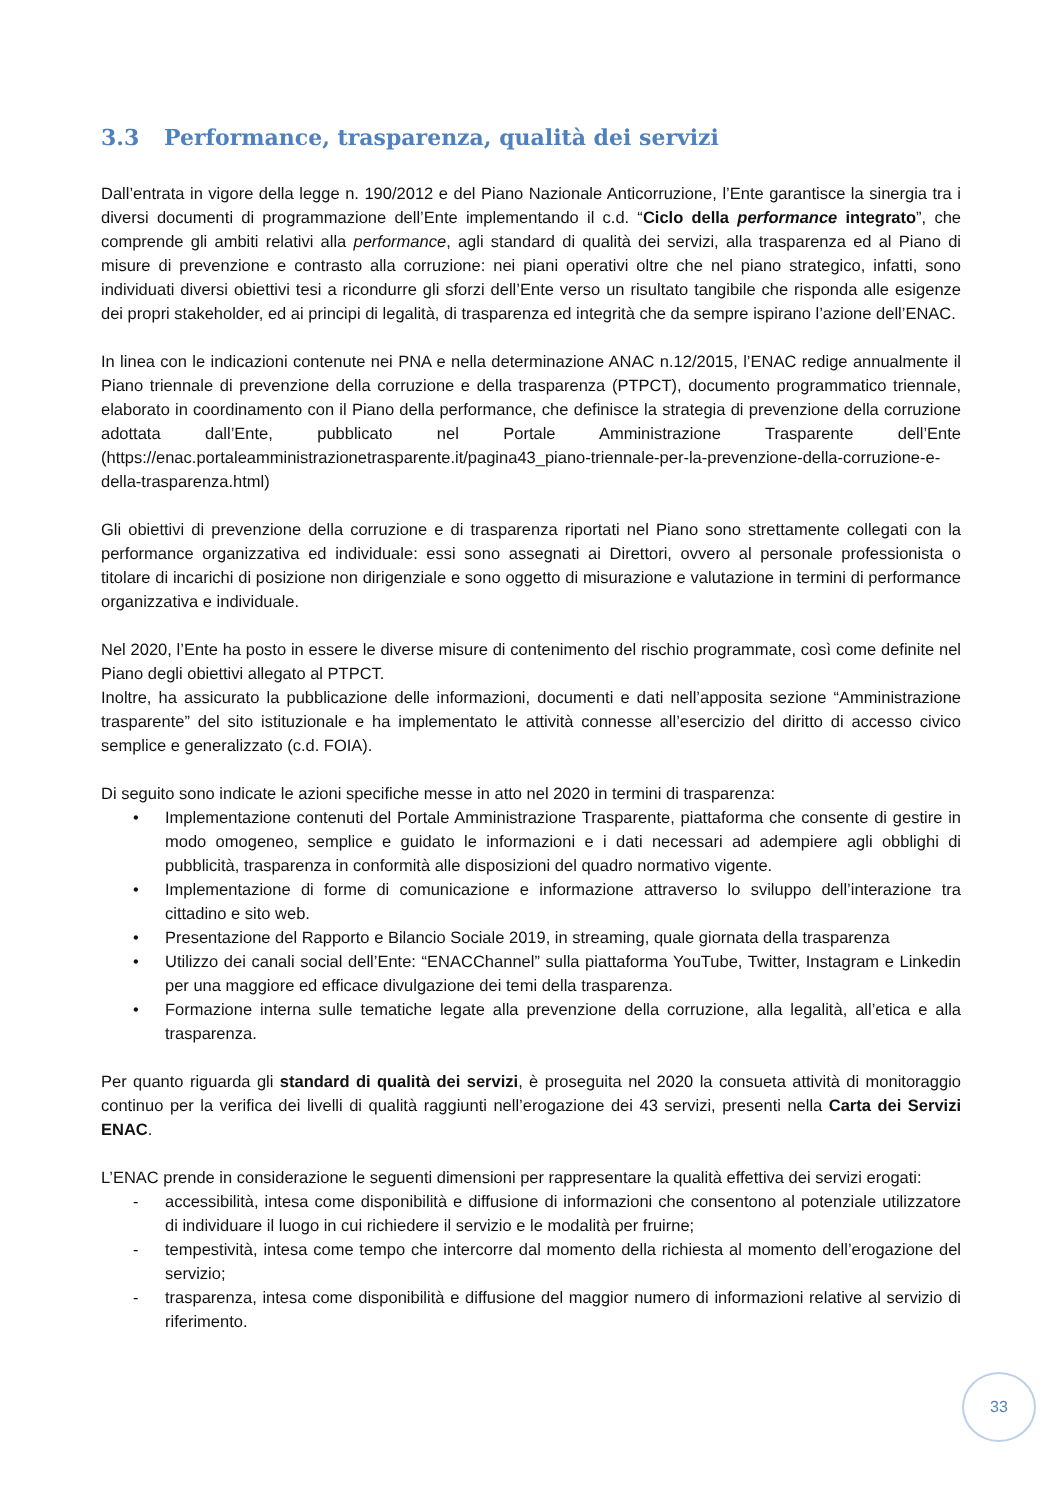3.3 Performance, trasparenza, qualità dei servizi
Dall’entrata in vigore della legge n. 190/2012 e del Piano Nazionale Anticorruzione, l’Ente garantisce la sinergia tra i diversi documenti di programmazione dell’Ente implementando il c.d. “Ciclo della performance integrato”, che comprende gli ambiti relativi alla performance, agli standard di qualità dei servizi, alla trasparenza ed al Piano di misure di prevenzione e contrasto alla corruzione: nei piani operativi oltre che nel piano strategico, infatti, sono individuati diversi obiettivi tesi a ricondurre gli sforzi dell’Ente verso un risultato tangibile che risponda alle esigenze dei propri stakeholder, ed ai principi di legalità, di trasparenza ed integrità che da sempre ispirano l’azione dell’ENAC.
In linea con le indicazioni contenute nei PNA e nella determinazione ANAC n.12/2015, l’ENAC redige annualmente il Piano triennale di prevenzione della corruzione e della trasparenza (PTPCT), documento programmatico triennale, elaborato in coordinamento con il Piano della performance, che definisce la strategia di prevenzione della corruzione adottata dall’Ente, pubblicato nel Portale Amministrazione Trasparente dell’Ente (https://enac.portaleamministrazionetrasparente.it/pagina43_piano-triennale-per-la-prevenzione-della-corruzione-e-della-trasparenza.html)
Gli obiettivi di prevenzione della corruzione e di trasparenza riportati nel Piano sono strettamente collegati con la performance organizzativa ed individuale: essi sono assegnati ai Direttori, ovvero al personale professionista o titolare di incarichi di posizione non dirigenziale e sono oggetto di misurazione e valutazione in termini di performance organizzativa e individuale.
Nel 2020, l’Ente ha posto in essere le diverse misure di contenimento del rischio programmate, così come definite nel Piano degli obiettivi allegato al PTPCT.
Inoltre, ha assicurato la pubblicazione delle informazioni, documenti e dati nell’apposita sezione “Amministrazione trasparente” del sito istituzionale e ha implementato le attività connesse all’esercizio del diritto di accesso civico semplice e generalizzato (c.d. FOIA).
Di seguito sono indicate le azioni specifiche messe in atto nel 2020 in termini di trasparenza:
• Implementazione contenuti del Portale Amministrazione Trasparente, piattaforma che consente di gestire in modo omogeneo, semplice e guidato le informazioni e i dati necessari ad adempiere agli obblighi di pubblicità, trasparenza in conformità alle disposizioni del quadro normativo vigente.
• Implementazione di forme di comunicazione e informazione attraverso lo sviluppo dell’interazione tra cittadino e sito web.
• Presentazione del Rapporto e Bilancio Sociale 2019, in streaming, quale giornata della trasparenza
• Utilizzo dei canali social dell’Ente: “ENACChannel” sulla piattaforma YouTube, Twitter, Instagram e Linkedin per una maggiore ed efficace divulgazione dei temi della trasparenza.
• Formazione interna sulle tematiche legate alla prevenzione della corruzione, alla legalità, all’etica e alla trasparenza.
Per quanto riguarda gli standard di qualità dei servizi, è proseguita nel 2020 la consueta attività di monitoraggio continuo per la verifica dei livelli di qualità raggiunti nell’erogazione dei 43 servizi, presenti nella Carta dei Servizi ENAC.
L’ENAC prende in considerazione le seguenti dimensioni per rappresentare la qualità effettiva dei servizi erogati:
- accessibilità, intesa come disponibilità e diffusione di informazioni che consentono al potenziale utilizzatore di individuare il luogo in cui richiedere il servizio e le modalità per fruirne;
- tempestività, intesa come tempo che intercorre dal momento della richiesta al momento dell’erogazione del servizio;
- trasparenza, intesa come disponibilità e diffusione del maggior numero di informazioni relative al servizio di riferimento.
33